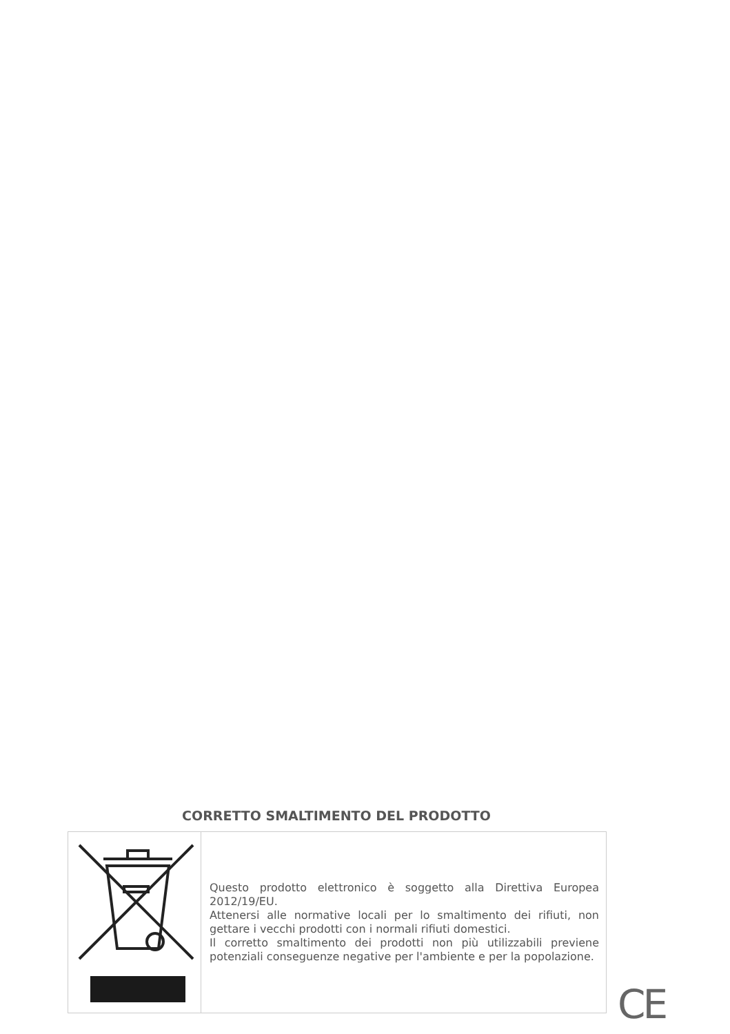CORRETTO SMALTIMENTO DEL PRODOTTO
| | Questo prodotto elettronico è soggetto alla Direttiva Europea 2012/19/EU. Attenersi alle normative locali per lo smaltimento dei rifiuti, non gettare i vecchi prodotti con i normali rifiuti domestici. Il corretto smaltimento dei prodotti non più utilizzabili previene potenziali conseguenze negative per l'ambiente e per la popolazione. |
CE